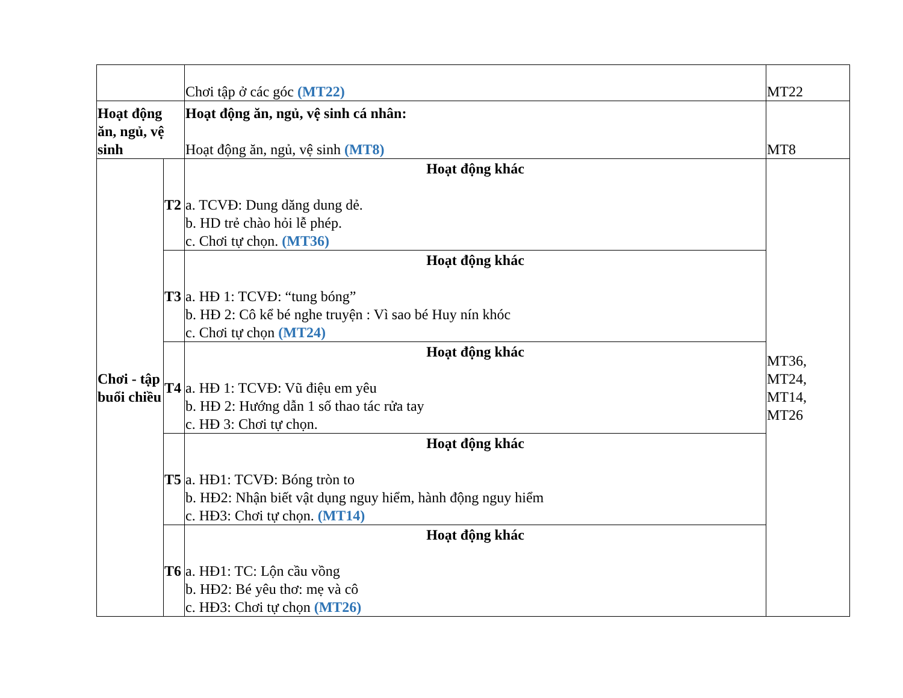| | | Chơi tập ở các góc (MT22) | MT22 |
| Hoạt động ăn, ngủ, vệ sinh | | Hoạt động ăn, ngủ, vệ sinh cá nhân: Hoạt động ăn, ngủ, vệ sinh (MT8) | MT8 |
| Chơi - tập buổi chiều | T2 | Hoạt động khác a. TCVĐ: Dung dăng dung dẻ. b. HD trẻ chào hỏi lễ phép. c. Chơi tự chọn. (MT36) | MT36, MT24, MT14, MT26 |
| | T3 | Hoạt động khác a. HĐ 1: TCVĐ: “tung bóng” b. HĐ 2: Cô kể bé nghe truyện : Vì sao bé Huy nín khóc c. Chơi tự chọn (MT24) | |
| | T4 | Hoạt động khác a. HĐ 1: TCVĐ: Vũ điệu em yêu b. HĐ 2: Hướng dẫn 1 số thao tác rửa tay c. HĐ 3: Chơi tự chọn. | |
| | T5 | Hoạt động khác a. HĐ1: TCVĐ: Bóng tròn to b. HĐ2: Nhận biết vật dụng nguy hiểm, hành động nguy hiểm c. HĐ3: Chơi tự chọn. (MT14) | |
| | T6 | Hoạt động khác a. HĐ1: TC: Lộn cầu vồng b. HĐ2: Bé yêu thơ: mẹ và cô c. HĐ3: Chơi tự chọn (MT26) | |